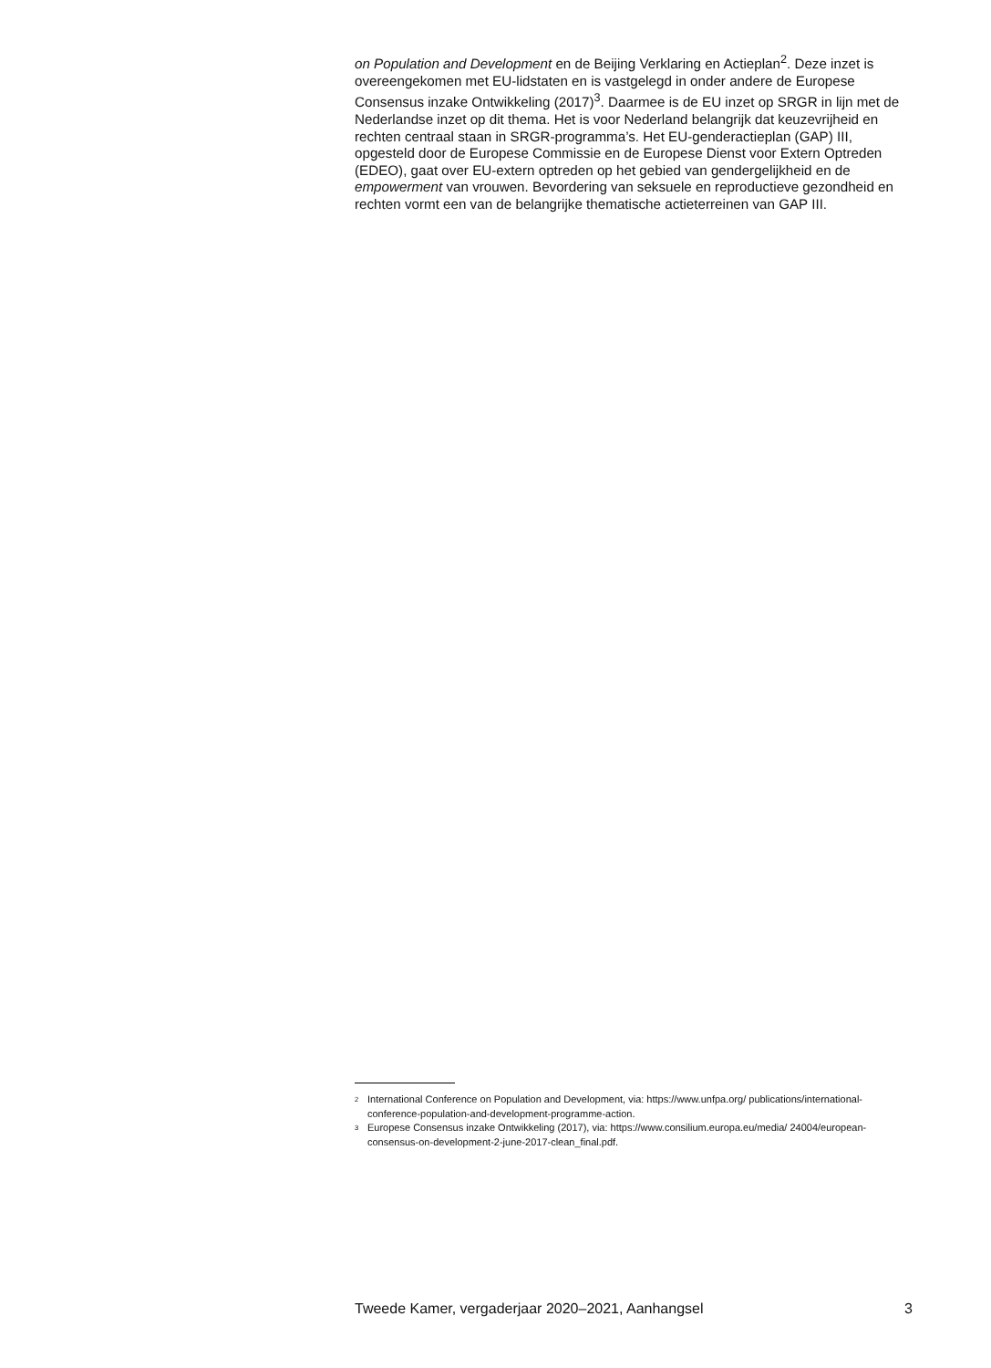on Population and Development en de Beijing Verklaring en Actieplan<sup>2</sup>. Deze inzet is overeengekomen met EU-lidstaten en is vastgelegd in onder andere de Europese Consensus inzake Ontwikkeling (2017)<sup>3</sup>. Daarmee is de EU inzet op SRGR in lijn met de Nederlandse inzet op dit thema. Het is voor Nederland belangrijk dat keuzevrijheid en rechten centraal staan in SRGR-programma’s. Het EU-genderactieplan (GAP) III, opgesteld door de Europese Commissie en de Europese Dienst voor Extern Optreden (EDEO), gaat over EU-extern optreden op het gebied van gendergelijkheid en de empowerment van vrouwen. Bevordering van seksuele en reproductieve gezondheid en rechten vormt een van de belangrijke thematische actieterreinen van GAP III.
<sup>2</sup> International Conference on Population and Development, via: https://www.unfpa.org/ publications/international-conference-population-and-development-programme-action.
<sup>3</sup> Europese Consensus inzake Ontwikkeling (2017), via: https://www.consilium.europa.eu/media/ 24004/european-consensus-on-development-2-june-2017-clean_final.pdf.
Tweede Kamer, vergaderjaar 2020–2021, Aanhangsel 3